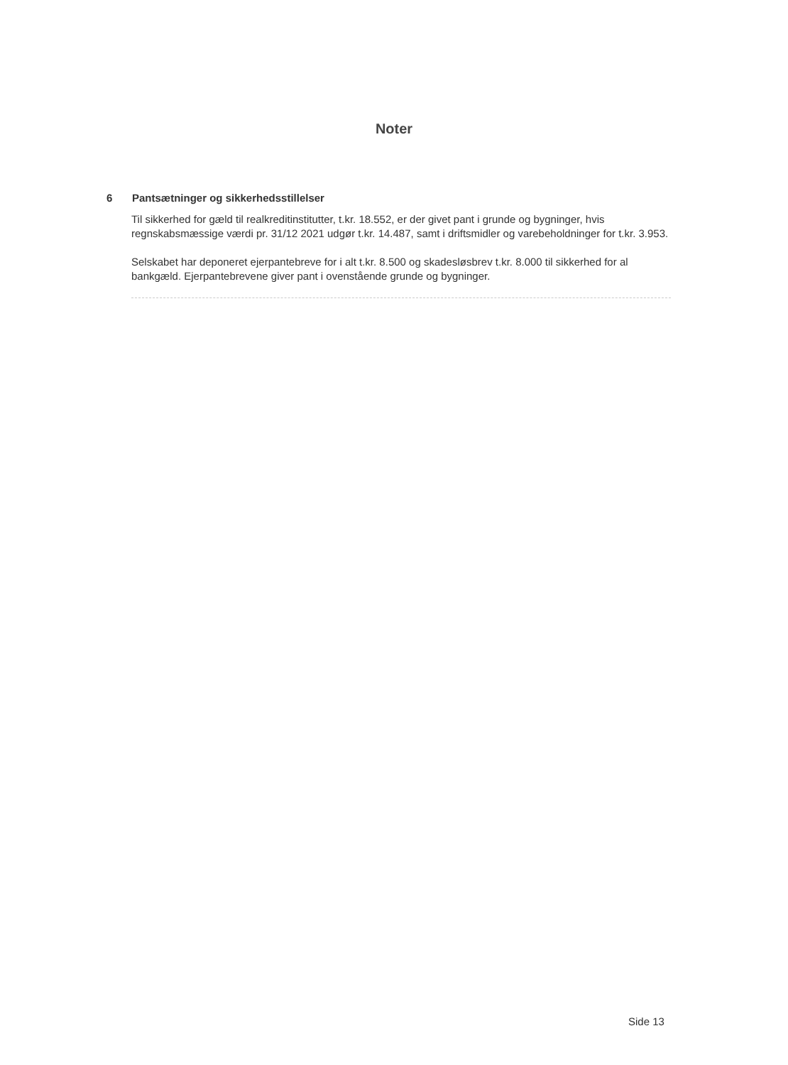Noter
6 Pantsætninger og sikkerhedsstillelser
Til sikkerhed for gæld til realkreditinstitutter, t.kr. 18.552, er der givet pant i grunde og bygninger, hvis regnskabsmæssige værdi pr. 31/12 2021 udgør t.kr. 14.487, samt i driftsmidler og varebeholdninger for t.kr. 3.953.
Selskabet har deponeret ejerpantebreve for i alt t.kr. 8.500 og skadesløsbrev t.kr. 8.000 til sikkerhed for al bankgæld. Ejerpantebrevene giver pant i ovenstående grunde og bygninger.
Side 13